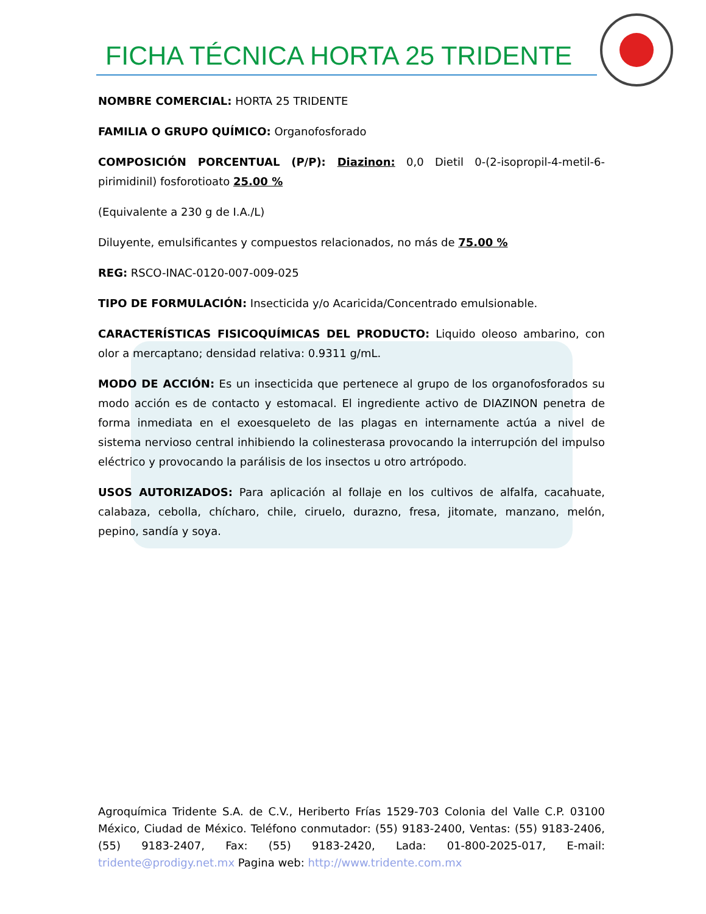FICHA TÉCNICA HORTA 25 TRIDENTE
NOMBRE COMERCIAL: HORTA 25 TRIDENTE
FAMILIA O GRUPO QUÍMICO: Organofosforado
COMPOSICIÓN PORCENTUAL (P/P): Diazinon: 0,0 Dietil 0-(2-isopropil-4-metil-6-pirimidinil) fosforotioato 25.00 %
(Equivalente a 230 g de I.A./L)
Diluyente, emulsificantes y compuestos relacionados, no más de 75.00 %
REG: RSCO-INAC-0120-007-009-025
TIPO DE FORMULACIÓN: Insecticida y/o Acaricida/Concentrado emulsionable.
CARACTERÍSTICAS FISICOQUÍMICAS DEL PRODUCTO: Liquido oleoso ambarino, con olor a mercaptano; densidad relativa: 0.9311 g/mL.
MODO DE ACCIÓN: Es un insecticida que pertenece al grupo de los organofosforados su modo acción es de contacto y estomacal. El ingrediente activo de DIAZINON penetra de forma inmediata en el exoesqueleto de las plagas en internamente actúa a nivel de sistema nervioso central inhibiendo la colinesterasa provocando la interrupción del impulso eléctrico y provocando la parálisis de los insectos u otro artrópodo.
USOS AUTORIZADOS: Para aplicación al follaje en los cultivos de alfalfa, cacahuate, calabaza, cebolla, chícharo, chile, ciruelo, durazno, fresa, jitomate, manzano, melón, pepino, sandía y soya.
Agroquímica Tridente S.A. de C.V., Heriberto Frías 1529-703 Colonia del Valle C.P. 03100 México, Ciudad de México. Teléfono conmutador: (55) 9183-2400, Ventas: (55) 9183-2406, (55) 9183-2407, Fax: (55) 9183-2420, Lada: 01-800-2025-017, E-mail: tridente@prodigy.net.mx Pagina web: http://www.tridente.com.mx